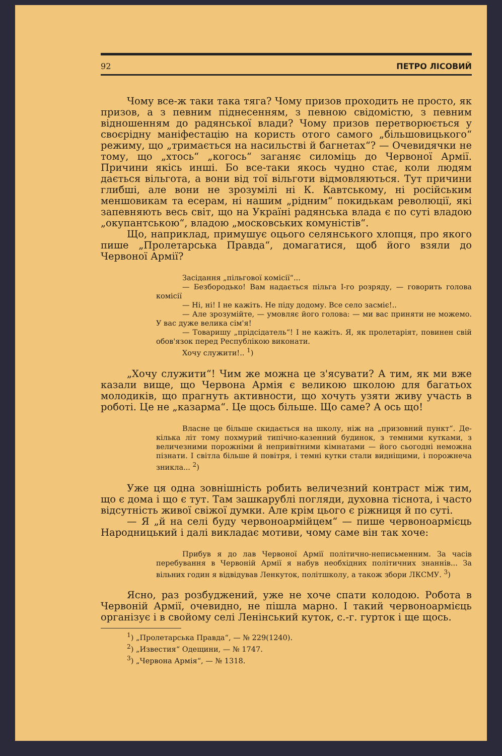92 ПЕТРО ЛІСОВИЙ
Чому все-ж таки така тяга? Чому призов проходить не просто, як призов, а з певним піднесенням, з певною свідомістю, з певним відношенням до радянської влади? Чому призов перетворюється у своєрідну маніфестацію на користь отого самого „більшовицького“ режиму, що „тримається на насильстві й багнетах“? — Очевидячки не тому, що „хтось“ „когось“ заганяє силоміць до Червоної Армії. Причини якісь инші. Бо все-таки якось чудно стає, коли людям дається вільгота, а вони від тої вільготи відмовляються. Тут причини глибші, але вони не зрозумілі ні К. Кавтському, ні російським меншовикам та есерам, ні нашим „рідним“ покидькам революції, які запевняють весь світ, що на Україні радянська влада є по суті владою „окупантською“, владою „московських комуністів“.
Що, наприклад, примушує оцього селянського хлопця, про якого пише „Пролетарська Правда“, домагатися, щоб його взяли до Червоної Армії?
Засідання „пільгової комісії“...
— Безбородько! Вам надається пільга I-го розряду, — говорить голова комісії
— Ні, ні! І не кажіть. Не піду додому. Все село засміє!..
— Але зрозумійте, — умовляє його голова: — ми вас приняти не можемо. У вас дуже велика сім'я!
— Товаришу „прідсідатель“! І не кажіть. Я, як пролетаріят, повинен свій обов'язок перед Республікою виконати.
Хочу служити!.. <sup>1</sup>)
„Хочу служити“! Чим же можна це з'ясувати? А тим, як ми вже казали вище, що Червона Армія є великою школою для багатьох молодиків, що прагнуть активности, що хочуть узяти живу участь в роботі. Це не „казарма“. Це щось більше. Що саме? А ось що!
Власне це більше скидається на школу, ніж на „призовний пункт“. Де-кілька літ тому похмурий типічно-казенний будинок, з темними кутками, з величезними порожніми й непривітними кімнатами — його сьогодні неможна пізнати. І світла більше й повітря, і темні кутки стали видніщими, і порожнеча зникла... <sup>2</sup>)
Уже ця одна зовнішність робить величезний контраст між тим, що є дома і що є тут. Там зашкарублі погляди, духовна тіснота, і часто відсутність живої свіжої думки. Але крім цього є ріжниця й по суті.
— Я „й на селі буду червоноармійцем“ — пише червоноармієць Народницький і далі викладає мотиви, чому саме він так хоче:
Прибув я до лав Червоної Армії політично-неписьменним. За часів перебування в Червоній Армії я набув необхідних політичних знаннів... За вільних годин я відвідував Ленкуток, політшколу, а також збори ЛКСМУ. <sup>3</sup>)
Ясно, раз розбуджений, уже не хоче спати колодою. Робота в Червоній Армії, очевидно, не пішла марно. І такий червоноармієць організує і в свойому селі Ленінський куток, с.-г. гурток і ще щось.
<sup>1</sup>) „Пролетарська Правда“, — № 229(1240).
<sup>2</sup>) „Известия“ Одещини, — № 1747.
<sup>3</sup>) „Червона Армія“, — № 1318.